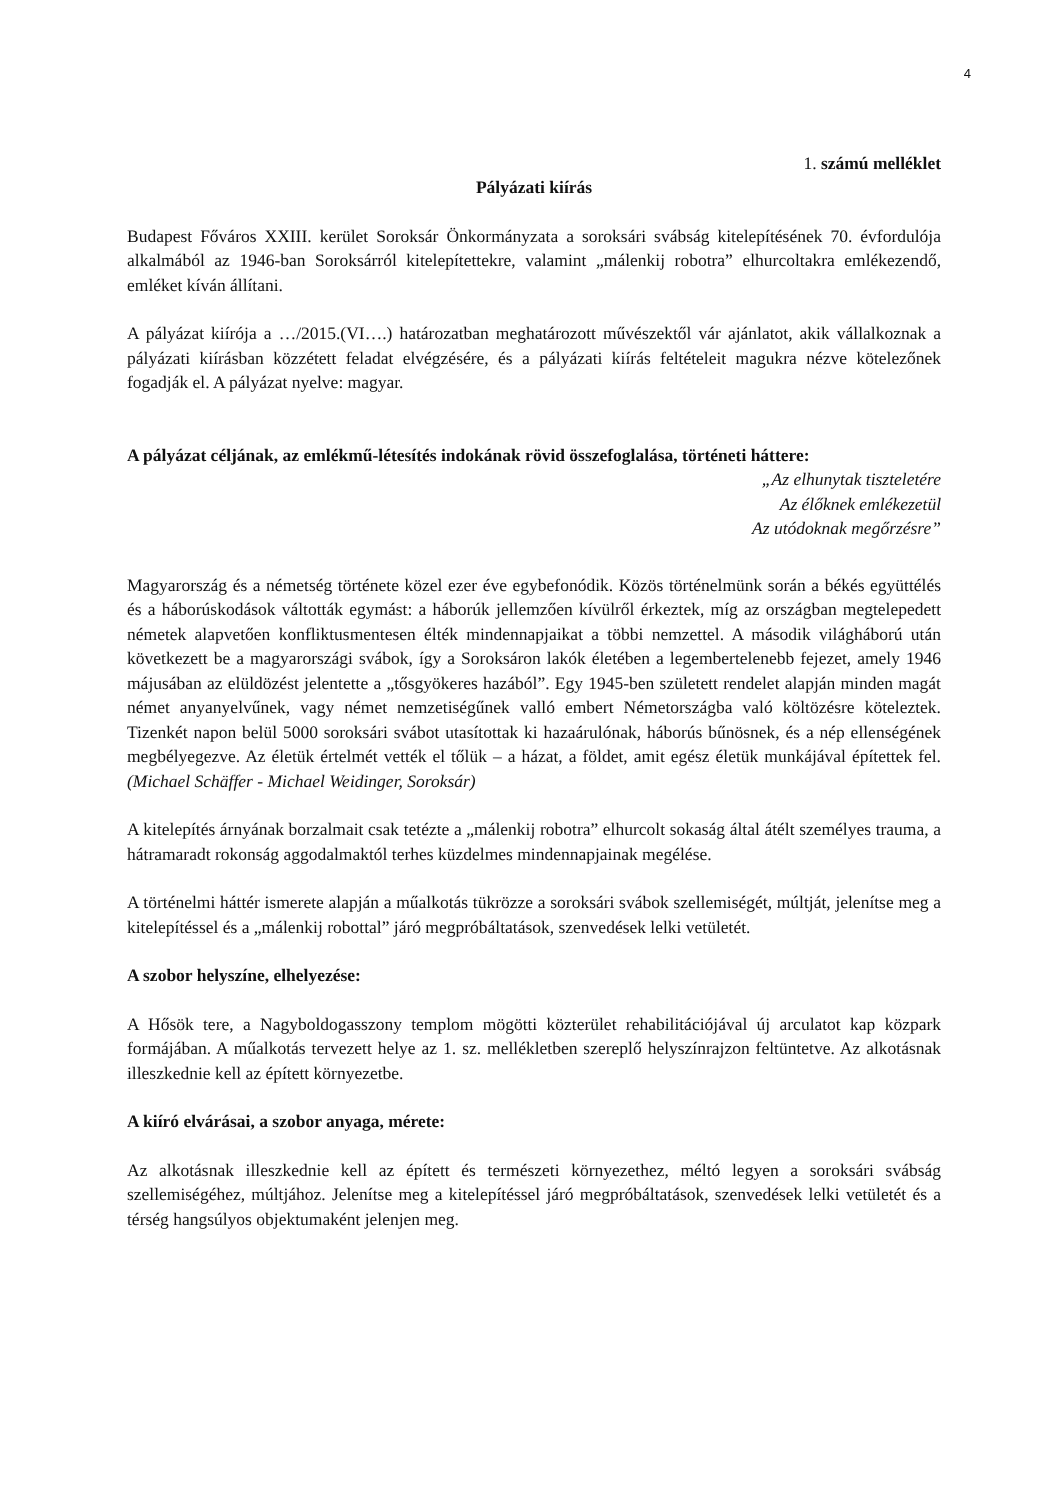4
1. számú melléklet
Pályázati kiírás
Budapest Főváros XXIII. kerület Soroksár Önkormányzata a soroksári svábság kitelepítésének 70. évfordulója alkalmából az 1946-ban Soroksárról kitelepítettekre, valamint „málenkij robotra” elhurcoltakra emlékezendő, emléket kíván állítani.
A pályázat kiírója a …/2015.(VI….) határozatban meghatározott művészektől vár ajánlatot, akik vállalkoznak a pályázati kiírásban közzétett feladat elvégzésére, és a pályázati kiírás feltételeit magukra nézve kötelezőnek fogadják el. A pályázat nyelve: magyar.
A pályázat céljának, az emlékmű-létesítés indokának rövid összefoglalása, történeti háttere:
„Az elhunytak tiszteletére
Az élőknek emlékezetül
Az utódoknak megőrzésre”
Magyarország és a németség története közel ezer éve egybefonódik. Közös történelmünk során a békés együttélés és a háborúskodások váltották egymást: a háborúk jellemzően kívülről érkeztek, míg az országban megtelepedett németek alapvetően konfliktusmentesen élték mindennapjaikat a többi nemzettel. A második világháború után következett be a magyarországi svábok, így a Soroksáron lakók életében a legembertelenebb fejezet, amely 1946 májusában az elüldözést jelentette a „tősgyökeres hazából”. Egy 1945-ben született rendelet alapján minden magát német anyanyelvűnek, vagy német nemzetiségűnek valló embert Németországba való költözésre köteleztek. Tizenkét napon belül 5000 soroksári svábot utasítottak ki hazaárulónak, háborús bűnösnek, és a nép ellenségének megbélyegezve. Az életük értelmét vették el tőlük – a házat, a földet, amit egész életük munkájával építettek fel. (Michael Schäffer - Michael Weidinger, Soroksár)
A kitelepítés árnyának borzalmait csak tetézte a „málenkij robotra” elhurcolt sokaság által átélt személyes trauma, a hátramaradt rokonság aggodalmaktól terhes küzdelmes mindennapjainak megélése.
A történelmi háttér ismerete alapján a műalkotás tükrözze a soroksári svábok szellemiségét, múltját, jelenítse meg a kitelepítéssel és a „málenkij robottal” járó megpróbáltatások, szenvedések lelki vetületét.
A szobor helyszíne, elhelyezése:
A Hősök tere, a Nagyboldogasszony templom mögötti közterület rehabilitációjával új arculatot kap közpark formájában. A műalkotás tervezett helye az 1. sz. mellékletben szereplő helyszínrajzon feltüntetve. Az alkotásnak illeszkednie kell az épített környezetbe.
A kiíró elvárásai, a szobor anyaga, mérete:
Az alkotásnak illeszkednie kell az épített és természeti környezethez, méltó legyen a soroksári svábság szellemiségéhez, múltjához. Jelenítse meg a kitelepítéssel járó megpróbáltatások, szenvedések lelki vetületét és a térség hangsúlyos objektumaként jelenjen meg.